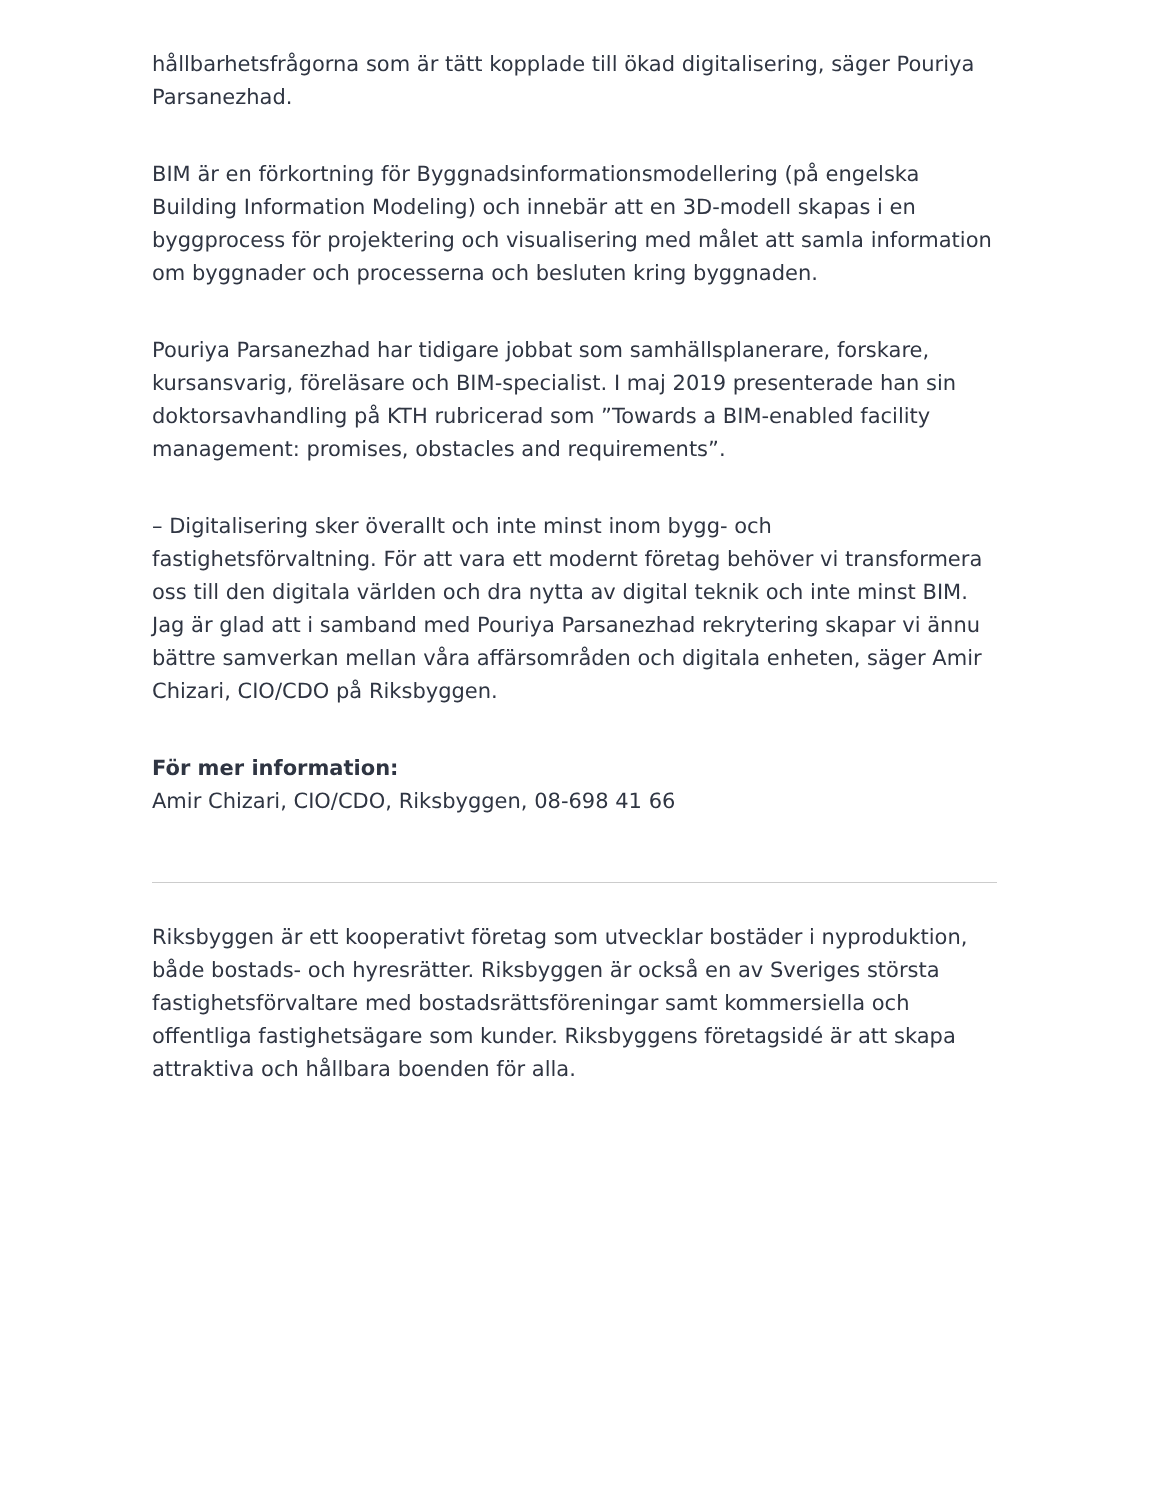hållbarhetsfrågorna som är tätt kopplade till ökad digitalisering, säger Pouriya Parsanezhad.
BIM är en förkortning för Byggnadsinformationsmodellering (på engelska Building Information Modeling) och innebär att en 3D-modell skapas i en byggprocess för projektering och visualisering med målet att samla information om byggnader och processerna och besluten kring byggnaden.
Pouriya Parsanezhad har tidigare jobbat som samhällsplanerare, forskare, kursansvarig, föreläsare och BIM-specialist. I maj 2019 presenterade han sin doktorsavhandling på KTH rubricerad som ”Towards a BIM-enabled facility management: promises, obstacles and requirements”.
– Digitalisering sker överallt och inte minst inom bygg- och fastighetsförvaltning. För att vara ett modernt företag behöver vi transformera oss till den digitala världen och dra nytta av digital teknik och inte minst BIM. Jag är glad att i samband med Pouriya Parsanezhad rekrytering skapar vi ännu bättre samverkan mellan våra affärsområden och digitala enheten, säger Amir Chizari, CIO/CDO på Riksbyggen.
För mer information:
Amir Chizari, CIO/CDO, Riksbyggen, 08-698 41 66
Riksbyggen är ett kooperativt företag som utvecklar bostäder i nyproduktion, både bostads- och hyresrätter. Riksbyggen är också en av Sveriges största fastighetsförvaltare med bostadsrättsföreningar samt kommersiella och offentliga fastighetsägare som kunder. Riksbyggens företagsidé är att skapa attraktiva och hållbara boenden för alla.